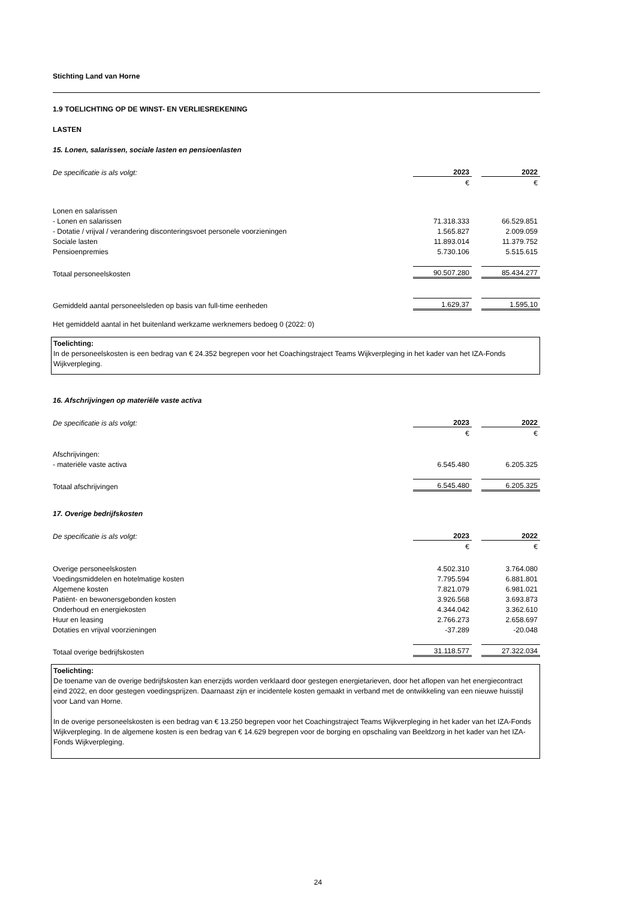Stichting Land van Horne
1.9 TOELICHTING OP DE WINST- EN VERLIESREKENING
LASTEN
15. Lonen, salarissen, sociale lasten en pensioenlasten
| De specificatie is als volgt: | 2023 | | 2022 |
| | € | | € |
| Lonen en salarissen | | | |
| - Lonen en salarissen | 71.318.333 | | 66.529.851 |
| - Dotatie / vrijval / verandering disconteringsvoet personele voorzieningen | 1.565.827 | | 2.009.059 |
| Sociale lasten | 11.893.014 | | 11.379.752 |
| Pensioenpremies | 5.730.106 | | 5.515.615 |
| Totaal personeelskosten | 90.507.280 | | 85.434.277 |
| Gemiddeld aantal personeelsleden op basis van full-time eenheden | 1.629,37 | | 1.595,10 |
Het gemiddeld aantal in het buitenland werkzame werknemers bedoeg 0 (2022: 0)
Toelichting:
In de personeelskosten is een bedrag van € 24.352 begrepen voor het Coachingstraject Teams Wijkverpleging in het kader van het IZA-Fonds Wijkverpleging.
16. Afschrijvingen op materiële vaste activa
| De specificatie is als volgt: | 2023 | | 2022 |
| | € | | € |
| Afschrijvingen: | | | |
| - materiële vaste activa | 6.545.480 | | 6.205.325 |
| Totaal afschrijvingen | 6.545.480 | | 6.205.325 |
17. Overige bedrijfskosten
| De specificatie is als volgt: | 2023 | | 2022 |
| | € | | € |
| Overige personeelskosten | 4.502.310 | | 3.764.080 |
| Voedingsmiddelen en hotelmatige kosten | 7.795.594 | | 6.881.801 |
| Algemene kosten | 7.821.079 | | 6.981.021 |
| Patiënt- en bewonersgebonden kosten | 3.926.568 | | 3.693.873 |
| Onderhoud en energiekosten | 4.344.042 | | 3.362.610 |
| Huur en leasing | 2.766.273 | | 2.658.697 |
| Dotaties en vrijval voorzieningen | -37.289 | | -20.048 |
| Totaal overige bedrijfskosten | 31.118.577 | | 27.322.034 |
Toelichting:
De toename van de overige bedrijfskosten kan enerzijds worden verklaard door gestegen energietarieven, door het aflopen van het energiecontract eind 2022, en door gestegen voedingsprijzen. Daarnaast zijn er incidentele kosten gemaakt in verband met de ontwikkeling van een nieuwe huisstijl voor Land van Horne.
In de overige personeelskosten is een bedrag van € 13.250 begrepen voor het Coachingstraject Teams Wijkverpleging in het kader van het IZA-Fonds Wijkverpleging. In de algemene kosten is een bedrag van € 14.629 begrepen voor de borging en opschaling van Beeldzorg in het kader van het IZA-Fonds Wijkverpleging.
24